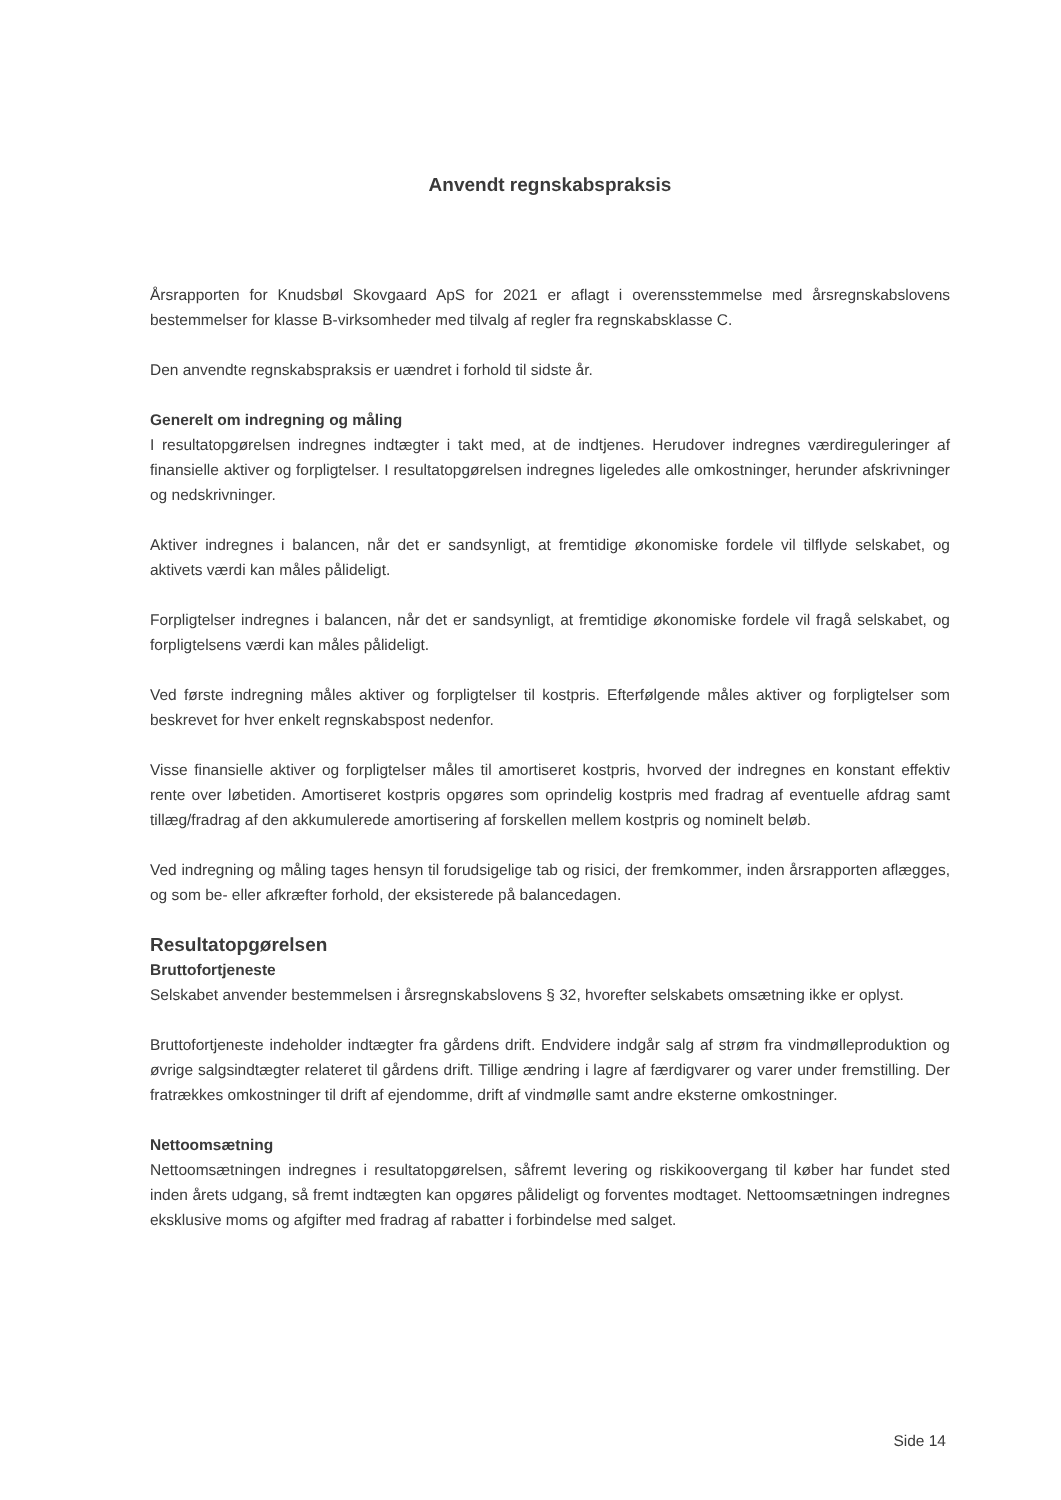Anvendt regnskabspraksis
Årsrapporten for Knudsbøl Skovgaard ApS for 2021 er aflagt i overensstemmelse med årsregnskabslovens bestemmelser for klasse B-virksomheder med tilvalg af regler fra regnskabsklasse C.
Den anvendte regnskabspraksis er uændret i forhold til sidste år.
Generelt om indregning og måling
I resultatopgørelsen indregnes indtægter i takt med, at de indtjenes. Herudover indregnes værdireguleringer af finansielle aktiver og forpligtelser. I resultatopgørelsen indregnes ligeledes alle omkostninger, herunder afskrivninger og nedskrivninger.
Aktiver indregnes i balancen, når det er sandsynligt, at fremtidige økonomiske fordele vil tilflyde selskabet, og aktivets værdi kan måles pålideligt.
Forpligtelser indregnes i balancen, når det er sandsynligt, at fremtidige økonomiske fordele vil fragå selskabet, og forpligtelsens værdi kan måles pålideligt.
Ved første indregning måles aktiver og forpligtelser til kostpris. Efterfølgende måles aktiver og forpligtelser som beskrevet for hver enkelt regnskabspost nedenfor.
Visse finansielle aktiver og forpligtelser måles til amortiseret kostpris, hvorved der indregnes en konstant effektiv rente over løbetiden. Amortiseret kostpris opgøres som oprindelig kostpris med fradrag af eventuelle afdrag samt tillæg/fradrag af den akkumulerede amortisering af forskellen mellem kostpris og nominelt beløb.
Ved indregning og måling tages hensyn til forudsigelige tab og risici, der fremkommer, inden årsrapporten aflægges, og som be- eller afkræfter forhold, der eksisterede på balancedagen.
Resultatopgørelsen
Bruttofortjeneste
Selskabet anvender bestemmelsen i årsregnskabslovens § 32, hvorefter selskabets omsætning ikke er oplyst.
Bruttofortjeneste indeholder indtægter fra gårdens drift. Endvidere indgår salg af strøm fra vindmølleproduktion og øvrige salgsindtægter relateret til gårdens drift. Tillige ændring i lagre af færdigvarer og varer under fremstilling. Der fratrækkes omkostninger til drift af ejendomme, drift af vindmølle samt andre eksterne omkostninger.
Nettoomsætning
Nettoomsætningen indregnes i resultatopgørelsen, såfremt levering og riskikoovergang til køber har fundet sted inden årets udgang, så fremt indtægten kan opgøres pålideligt og forventes modtaget. Nettoomsætningen indregnes eksklusive moms og afgifter med fradrag af rabatter i forbindelse med salget.
Side 14